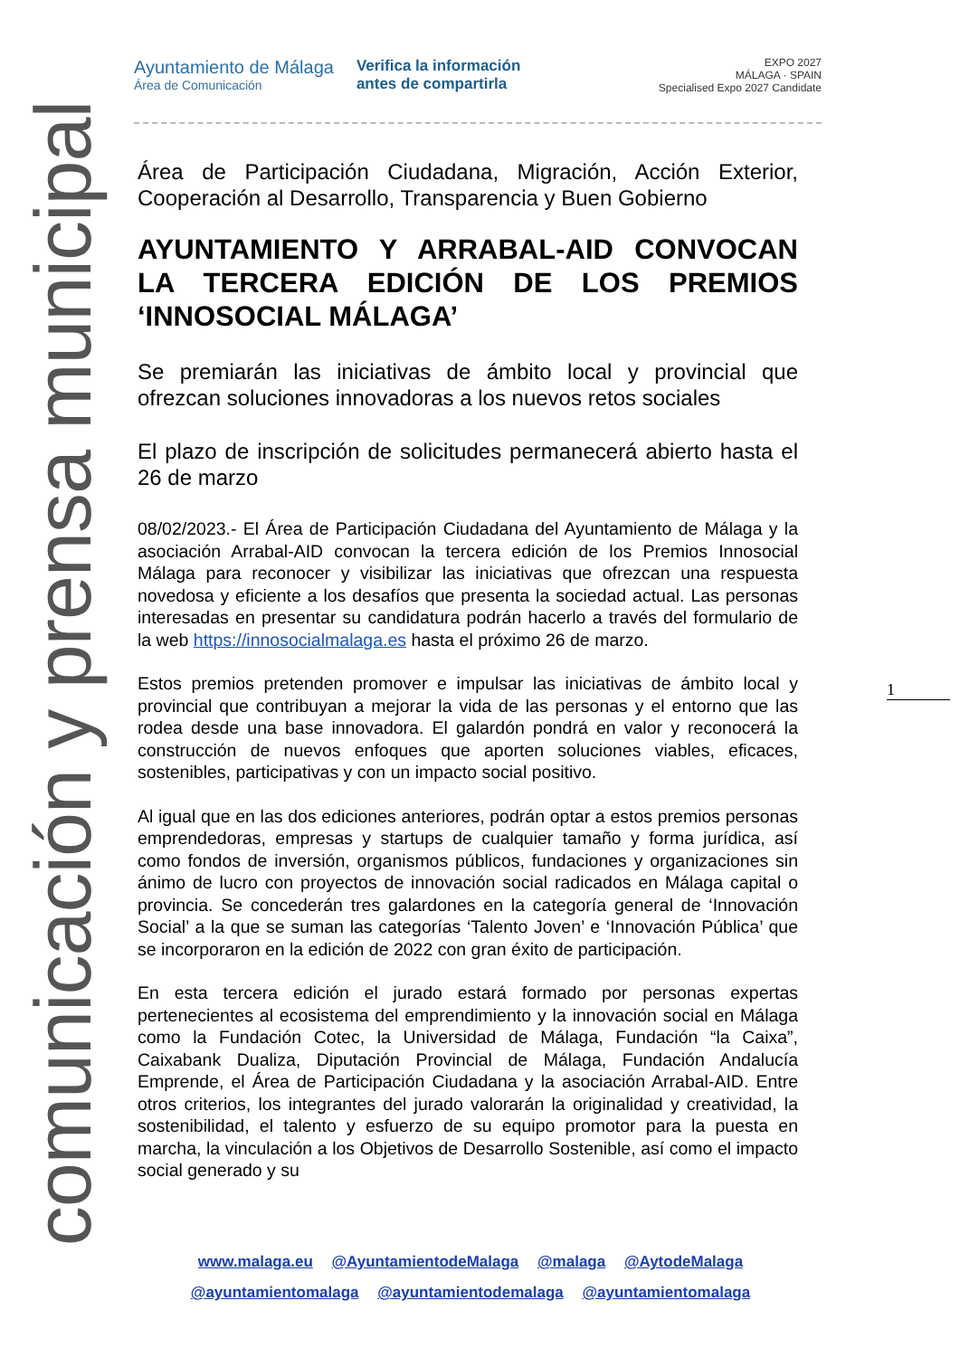comunicación y prensa municipal
Ayuntamiento de Málaga
Área de Comunicación
Verifica la información
antes de compartirla
EXPO 2027
MÁLAGA · SPAIN
Specialised Expo 2027 Candidate
Área de Participación Ciudadana, Migración, Acción Exterior, Cooperación al Desarrollo, Transparencia y Buen Gobierno
AYUNTAMIENTO Y ARRABAL-AID CONVOCAN LA TERCERA EDICIÓN DE LOS PREMIOS ‘INNOSOCIAL MÁLAGA’
Se premiarán las iniciativas de ámbito local y provincial que ofrezcan soluciones innovadoras a los nuevos retos sociales
El plazo de inscripción de solicitudes permanecerá abierto hasta el 26 de marzo
08/02/2023.- El Área de Participación Ciudadana del Ayuntamiento de Málaga y la asociación Arrabal-AID convocan la tercera edición de los Premios Innosocial Málaga para reconocer y visibilizar las iniciativas que ofrezcan una respuesta novedosa y eficiente a los desafíos que presenta la sociedad actual. Las personas interesadas en presentar su candidatura podrán hacerlo a través del formulario de la web https://innosocialmalaga.es hasta el próximo 26 de marzo.
Estos premios pretenden promover e impulsar las iniciativas de ámbito local y provincial que contribuyan a mejorar la vida de las personas y el entorno que las rodea desde una base innovadora. El galardón pondrá en valor y reconocerá la construcción de nuevos enfoques que aporten soluciones viables, eficaces, sostenibles, participativas y con un impacto social positivo.
Al igual que en las dos ediciones anteriores, podrán optar a estos premios personas emprendedoras, empresas y startups de cualquier tamaño y forma jurídica, así como fondos de inversión, organismos públicos, fundaciones y organizaciones sin ánimo de lucro con proyectos de innovación social radicados en Málaga capital o provincia. Se concederán tres galardones en la categoría general de ‘Innovación Social’ a la que se suman las categorías ‘Talento Joven’ e ‘Innovación Pública’ que se incorporaron en la edición de 2022 con gran éxito de participación.
En esta tercera edición el jurado estará formado por personas expertas pertenecientes al ecosistema del emprendimiento y la innovación social en Málaga como la Fundación Cotec, la Universidad de Málaga, Fundación “la Caixa”, Caixabank Dualiza, Diputación Provincial de Málaga, Fundación Andalucía Emprende, el Área de Participación Ciudadana y la asociación Arrabal-AID. Entre otros criterios, los integrantes del jurado valorarán la originalidad y creatividad, la sostenibilidad, el talento y esfuerzo de su equipo promotor para la puesta en marcha, la vinculación a los Objetivos de Desarrollo Sostenible, así como el impacto social generado y su
1
www.malaga.eu @AyuntamientodeMalaga @malaga @AytodeMalaga
@ayuntamientomalaga @ayuntamientodemalaga @ayuntamientomalaga